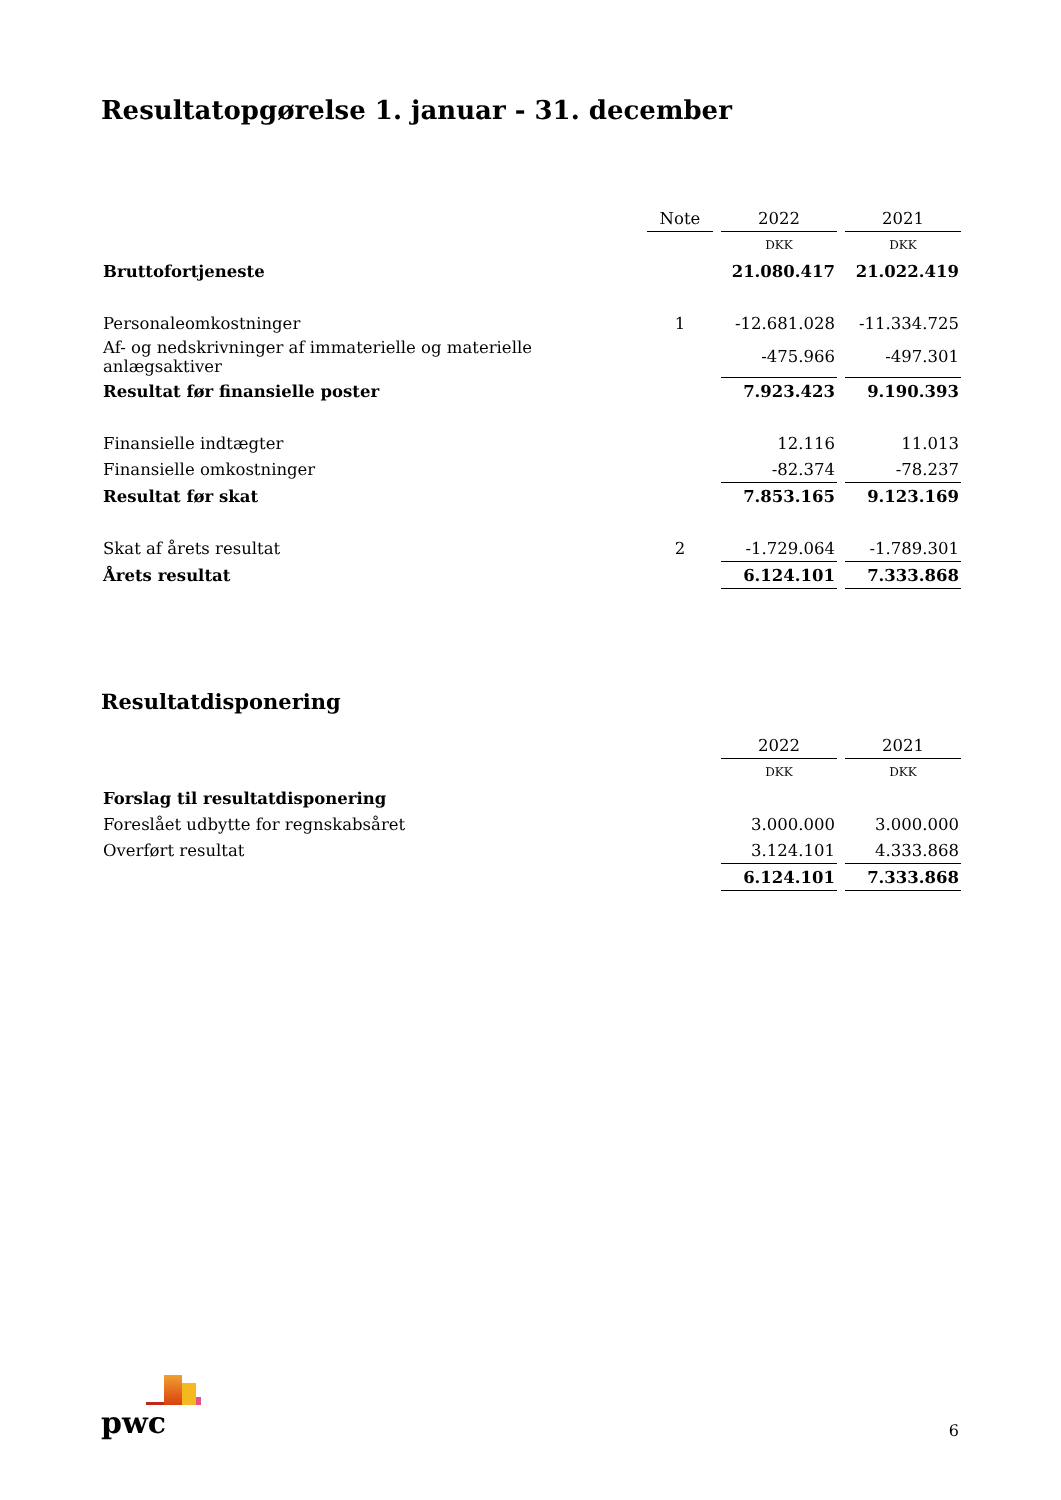Resultatopgørelse 1. januar - 31. december
| | Note | 2022 | 2021 |
| --- | --- | --- | --- |
| | | DKK | DKK |
| Bruttofortjeneste | | 21.080.417 | 21.022.419 |
| Personaleomkostninger | 1 | -12.681.028 | -11.334.725 |
| Af- og nedskrivninger af immaterielle og materielle anlægsaktiver | | -475.966 | -497.301 |
| Resultat før finansielle poster | | 7.923.423 | 9.190.393 |
| Finansielle indtægter | | 12.116 | 11.013 |
| Finansielle omkostninger | | -82.374 | -78.237 |
| Resultat før skat | | 7.853.165 | 9.123.169 |
| Skat af årets resultat | 2 | -1.729.064 | -1.789.301 |
| Årets resultat | | 6.124.101 | 7.333.868 |
Resultatdisponering
| | | 2022 | 2021 |
| --- | --- | --- | --- |
| | | DKK | DKK |
| Forslag til resultatdisponering | | | |
| Foreslået udbytte for regnskabsåret | | 3.000.000 | 3.000.000 |
| Overført resultat | | 3.124.101 | 4.333.868 |
| | | 6.124.101 | 7.333.868 |
pwc
6